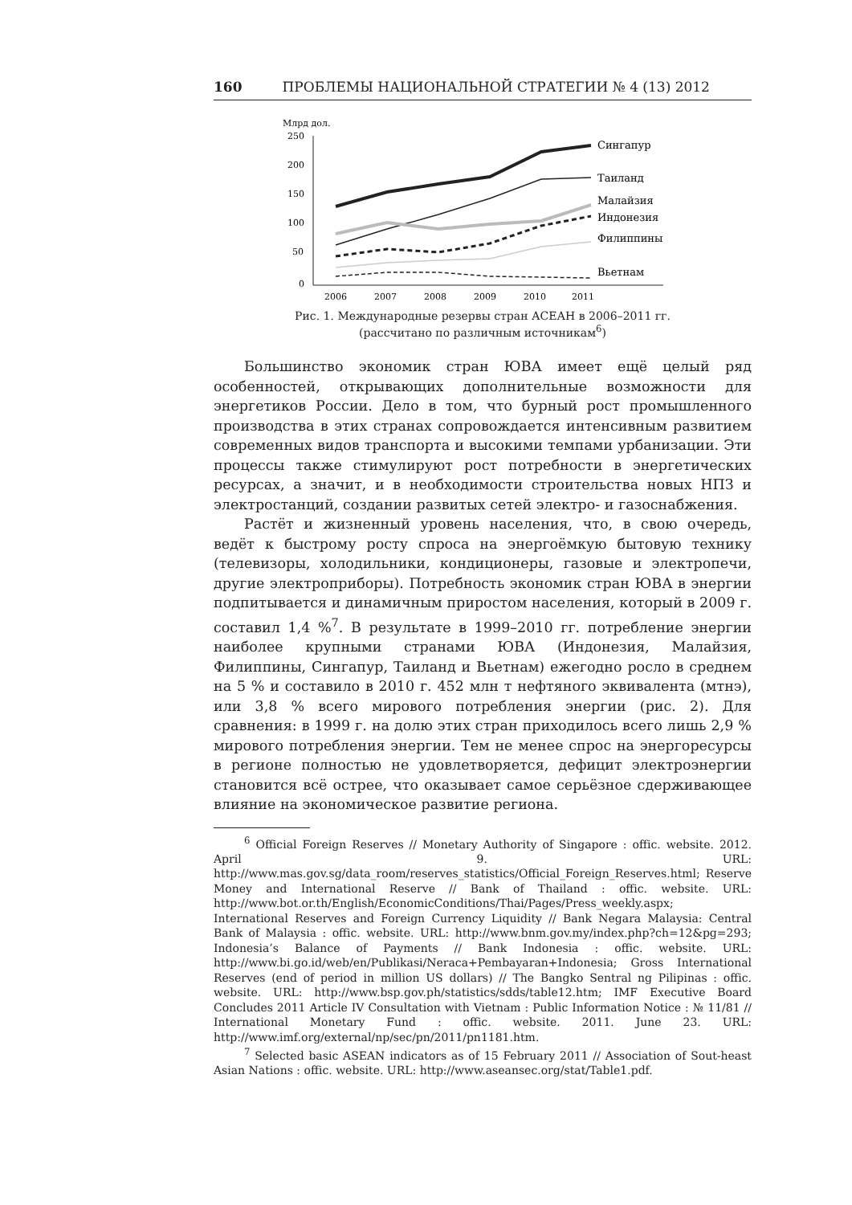160 ПРОБЛЕМЫ НАЦИОНАЛЬНОЙ СТРАТЕГИИ № 4 (13) 2012
Млрд дол.
250
200
150
100
50
0
2006
2007
2008
2009
2010
2011
Сингапур
Таиланд
Малайзия
Индонезия
Филиппины
Вьетнам
Рис. 1. Международные резервы стран АСЕАН в 2006–2011 гг.
(рассчитано по различным источникам<sup>6</sup>)
Большинство экономик стран ЮВА имеет ещё целый ряд особенностей, открывающих дополнительные возможности для энергетиков России. Дело в том, что бурный рост промышленного производства в этих странах сопровождается интенсивным развитием современных видов транспорта и высокими темпами урбанизации. Эти процессы также стимулируют рост потребности в энергетических ресурсах, а значит, и в необходимости строительства новых НПЗ и электростанций, создании развитых сетей электро- и газоснабжения.
Растёт и жизненный уровень населения, что, в свою очередь, ведёт к быстрому росту спроса на энергоёмкую бытовую технику (телевизоры, холодильники, кондиционеры, газовые и электропечи, другие электроприборы). Потребность экономик стран ЮВА в энергии подпитывается и динамичным приростом населения, который в 2009 г. составил 1,4 %<sup>7</sup>. В результате в 1999–2010 гг. потребление энергии наиболее крупными странами ЮВА (Индонезия, Малайзия, Филиппины, Сингапур, Таиланд и Вьетнам) ежегодно росло в среднем на 5 % и составило в 2010 г. 452 млн т нефтяного эквивалента (мтнэ), или 3,8 % всего мирового потребления энергии (рис. 2). Для сравнения: в 1999 г. на долю этих стран приходилось всего лишь 2,9 % мирового потребления энергии. Тем не менее спрос на энергоресурсы в регионе полностью не удовлетворяется, дефицит электроэнергии становится всё острее, что оказывает самое серьёзное сдерживающее влияние на экономическое развитие региона.
<sup>6</sup> Official Foreign Reserves // Monetary Authority of Singapore : offic. website. 2012. April 9. URL: http://www.mas.gov.sg/data_room/reserves_statistics/Official_Foreign_Reserves.html; Reserve Money and International Reserve // Bank of Thailand : offic. website. URL: http://www.bot.or.th/English/EconomicConditions/Thai/Pages/Press_weekly.aspx; International Reserves and Foreign Currency Liquidity // Bank Negara Malaysia: Central Bank of Malaysia : offic. website. URL: http://www.bnm.gov.my/index.php?ch=12&pg=293; Indonesia’s Balance of Payments // Bank Indonesia : offic. website. URL: http://www.bi.go.id/web/en/Publikasi/Neraca+Pembayaran+Indonesia; Gross International Reserves (end of period in million US dollars) // The Bangko Sentral ng Pilipinas : offic. website. URL: http://www.bsp.gov.ph/statistics/sdds/table12.htm; IMF Executive Board Concludes 2011 Article IV Consultation with Vietnam : Public Information Notice : № 11/81 // International Monetary Fund : offic. website. 2011. June 23. URL: http://www.imf.org/external/np/sec/pn/2011/pn1181.htm.
<sup>7</sup> Selected basic ASEAN indicators as of 15 February 2011 // Association of Sout-heast Asian Nations : offic. website. URL: http://www.aseansec.org/stat/Table1.pdf.